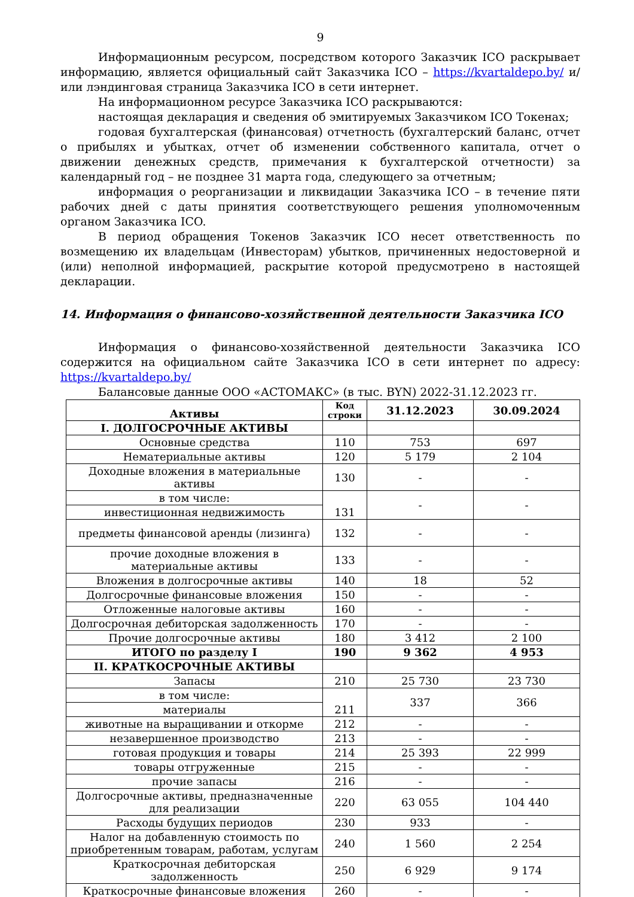9
Информационным ресурсом, посредством которого Заказчик ICO раскрывает информацию, является официальный сайт Заказчика ICO – https://kvartaldepo.by/ и/или лэндинговая страница Заказчика ICO в сети интернет.
На информационном ресурсе Заказчика ICO раскрываются:
настоящая декларация и сведения об эмитируемых Заказчиком ICO Токенах;
годовая бухгалтерская (финансовая) отчетность (бухгалтерский баланс, отчет о прибылях и убытках, отчет об изменении собственного капитала, отчет о движении денежных средств, примечания к бухгалтерской отчетности) за календарный год – не позднее 31 марта года, следующего за отчетным;
информация о реорганизации и ликвидации Заказчика ICO – в течение пяти рабочих дней с даты принятия соответствующего решения уполномоченным органом Заказчика ICO.
В период обращения Токенов Заказчик ICO несет ответственность по возмещению их владельцам (Инвесторам) убытков, причиненных недостоверной и (или) неполной информацией, раскрытие которой предусмотрено в настоящей декларации.
14. Информация о финансово-хозяйственной деятельности Заказчика ICO
Информация о финансово-хозяйственной деятельности Заказчика ICO содержится на официальном сайте Заказчика ICO в сети интернет по адресу: https://kvartaldepo.by/
Балансовые данные ООО «АСТОМАКС» (в тыс. BYN) 2022-31.12.2023 гг.
| Активы | Код строки | 31.12.2023 | 30.09.2024 |
| --- | --- | --- | --- |
| I. ДОЛГОСРОЧНЫЕ АКТИВЫ | | | |
| Основные средства | 110 | 753 | 697 |
| Нематериальные активы | 120 | 5 179 | 2 104 |
| Доходные вложения в материальные активы | 130 | - | - |
| в том числе: | 131 | - | - |
| инвестиционная недвижимость | | | |
| предметы финансовой аренды (лизинга) | 132 | - | - |
| прочие доходные вложения в материальные активы | 133 | - | - |
| Вложения в долгосрочные активы | 140 | 18 | 52 |
| Долгосрочные финансовые вложения | 150 | - | - |
| Отложенные налоговые активы | 160 | - | - |
| Долгосрочная дебиторская задолженность | 170 | - | - |
| Прочие долгосрочные активы | 180 | 3 412 | 2 100 |
| ИТОГО по разделу I | 190 | 9 362 | 4 953 |
| II. КРАТКОСРОЧНЫЕ АКТИВЫ | | | |
| Запасы | 210 | 25 730 | 23 730 |
| в том числе: | 211 | 337 | 366 |
| материалы | | | |
| животные на выращивании и откорме | 212 | - | - |
| незавершенное производство | 213 | - | - |
| готовая продукция и товары | 214 | 25 393 | 22 999 |
| товары отгруженные | 215 | - | - |
| прочие запасы | 216 | - | - |
| Долгосрочные активы, предназначенные для реализации | 220 | 63 055 | 104 440 |
| Расходы будущих периодов | 230 | 933 | - |
| Налог на добавленную стоимость по приобретенным товарам, работам, услугам | 240 | 1 560 | 2 254 |
| Краткосрочная дебиторская задолженность | 250 | 6 929 | 9 174 |
| Краткосрочные финансовые вложения | 260 | - | - |